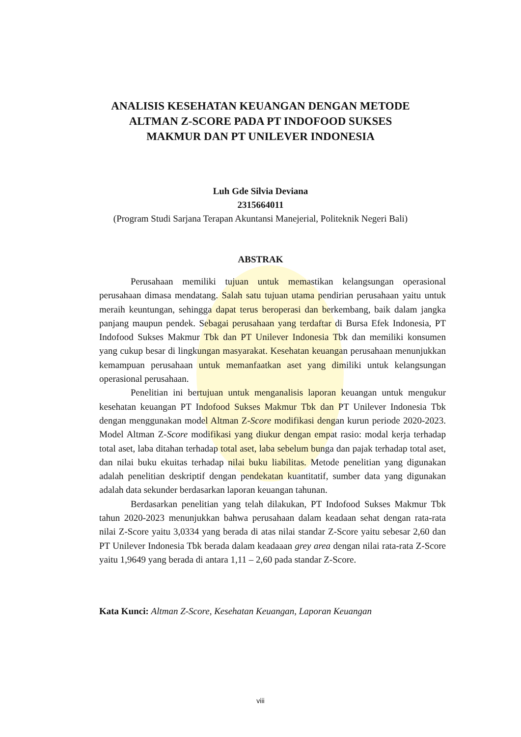ANALISIS KESEHATAN KEUANGAN DENGAN METODE
ALTMAN Z-SCORE PADA PT INDOFOOD SUKSES
MAKMUR DAN PT UNILEVER INDONESIA
Luh Gde Silvia Deviana
2315664011
(Program Studi Sarjana Terapan Akuntansi Manejerial, Politeknik Negeri Bali)
ABSTRAK
Perusahaan memiliki tujuan untuk memastikan kelangsungan operasional perusahaan dimasa mendatang. Salah satu tujuan utama pendirian perusahaan yaitu untuk meraih keuntungan, sehingga dapat terus beroperasi dan berkembang, baik dalam jangka panjang maupun pendek. Sebagai perusahaan yang terdaftar di Bursa Efek Indonesia, PT Indofood Sukses Makmur Tbk dan PT Unilever Indonesia Tbk dan memiliki konsumen yang cukup besar di lingkungan masyarakat. Kesehatan keuangan perusahaan menunjukkan kemampuan perusahaan untuk memanfaatkan aset yang dimiliki untuk kelangsungan operasional perusahaan.
Penelitian ini bertujuan untuk menganalisis laporan keuangan untuk mengukur kesehatan keuangan PT Indofood Sukses Makmur Tbk dan PT Unilever Indonesia Tbk dengan menggunakan model Altman Z-Score modifikasi dengan kurun periode 2020-2023. Model Altman Z-Score modifikasi yang diukur dengan empat rasio: modal kerja terhadap total aset, laba ditahan terhadap total aset, laba sebelum bunga dan pajak terhadap total aset, dan nilai buku ekuitas terhadap nilai buku liabilitas. Metode penelitian yang digunakan adalah penelitian deskriptif dengan pendekatan kuantitatif, sumber data yang digunakan adalah data sekunder berdasarkan laporan keuangan tahunan.
Berdasarkan penelitian yang telah dilakukan, PT Indofood Sukses Makmur Tbk tahun 2020-2023 menunjukkan bahwa perusahaan dalam keadaan sehat dengan rata-rata nilai Z-Score yaitu 3,0334 yang berada di atas nilai standar Z-Score yaitu sebesar 2,60 dan PT Unilever Indonesia Tbk berada dalam keadaaan grey area dengan nilai rata-rata Z-Score yaitu 1,9649 yang berada di antara 1,11 – 2,60 pada standar Z-Score.
Kata Kunci: Altman Z-Score, Kesehatan Keuangan, Laporan Keuangan
viii